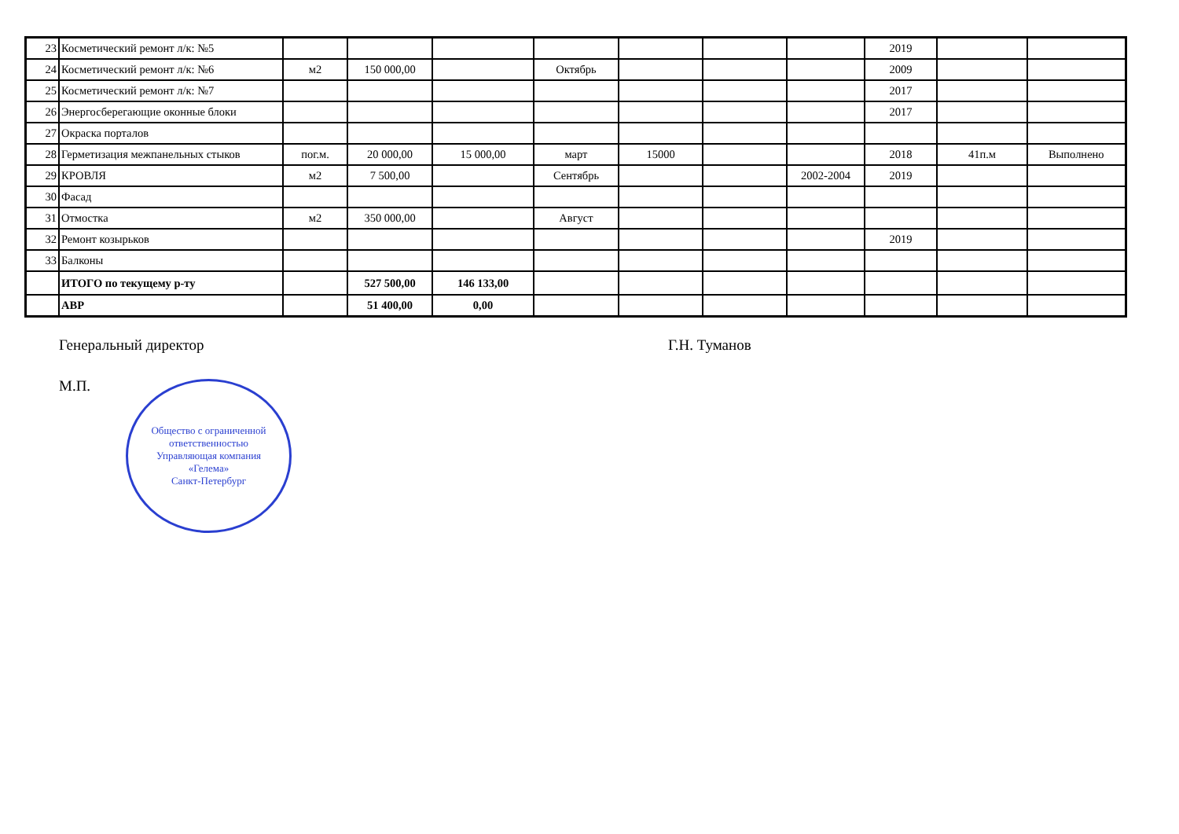| 23 | Косметический ремонт л/к: №5 | | | | | | | | 2019 | | |
| 24 | Косметический ремонт л/к: №6 | м2 | 150 000,00 | | Октябрь | | | | 2009 | | |
| 25 | Косметический ремонт л/к: №7 | | | | | | | | 2017 | | |
| 26 | Энергосберегающие оконные блоки | | | | | | | | 2017 | | |
| 27 | Окраска порталов | | | | | | | | | | |
| 28 | Герметизация межпанельных стыков | пог.м. | 20 000,00 | 15 000,00 | март | 15000 | | | 2018 | 41п.м | Выполнено |
| 29 | КРОВЛЯ | м2 | 7 500,00 | | Сентябрь | | | 2002-2004 | 2019 | | |
| 30 | Фасад | | | | | | | | | | |
| 31 | Отмостка | м2 | 350 000,00 | | Август | | | | | | |
| 32 | Ремонт козырьков | | | | | | | | 2019 | | |
| 33 | Балконы | | | | | | | | | | |
| | ИТОГО по текущему р-ту | | 527 500,00 | 146 133,00 | | | | | | | |
| | АВР | | 51 400,00 | 0,00 | | | | | | | |
Генеральный директор Г.Н. Туманов
М.П.
Общество с ограниченной ответственностью
Управляющая компания
«Гелема»
Санкт-Петербург